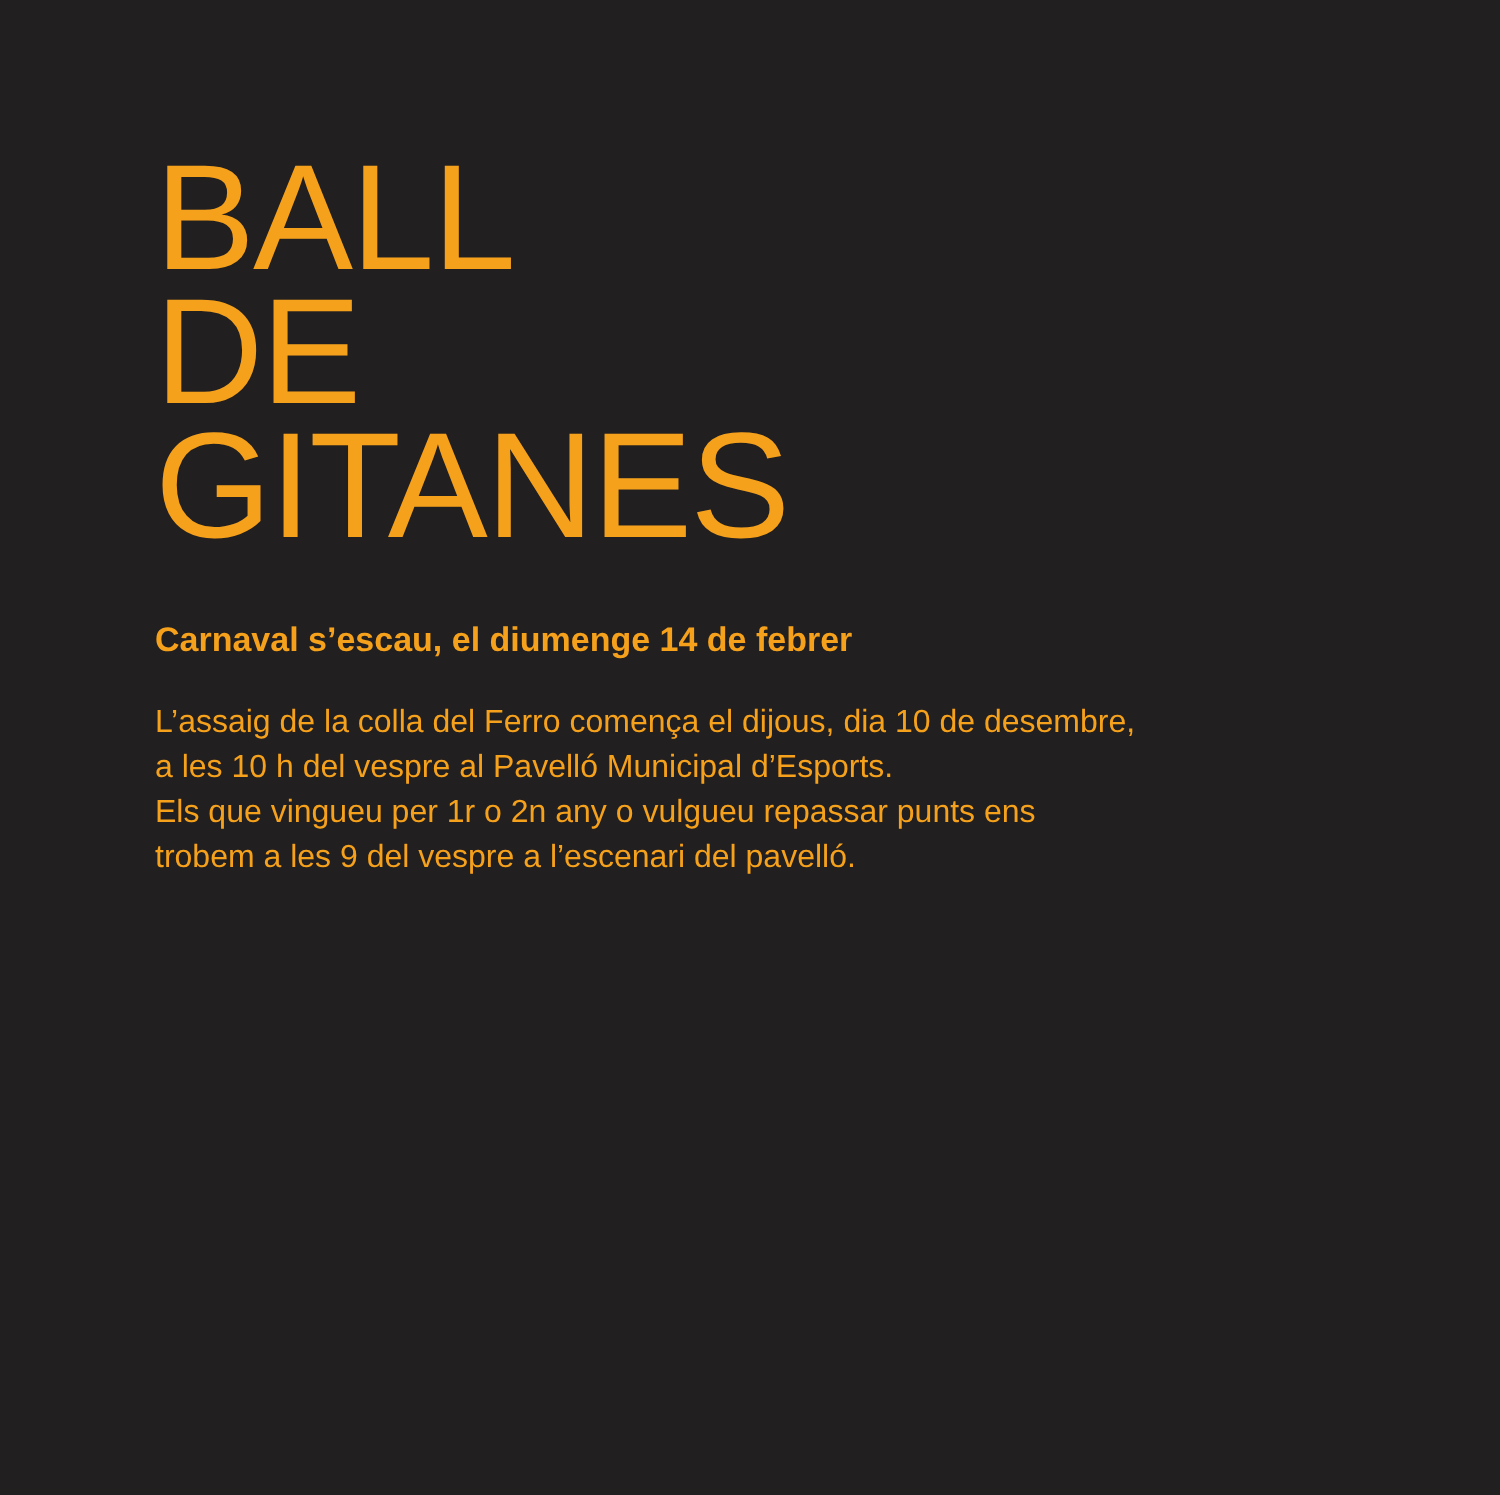BALL
DE
GITANES
Carnaval s’escau, el diumenge 14 de febrer
L’assaig de la colla del Ferro comença el dijous, dia 10 de desembre,
a les 10 h del vespre al Pavelló Municipal d’Esports.
Els que vingueu per 1r o 2n any o vulgueu repassar punts ens
trobem a les 9 del vespre a l’escenari del pavelló.